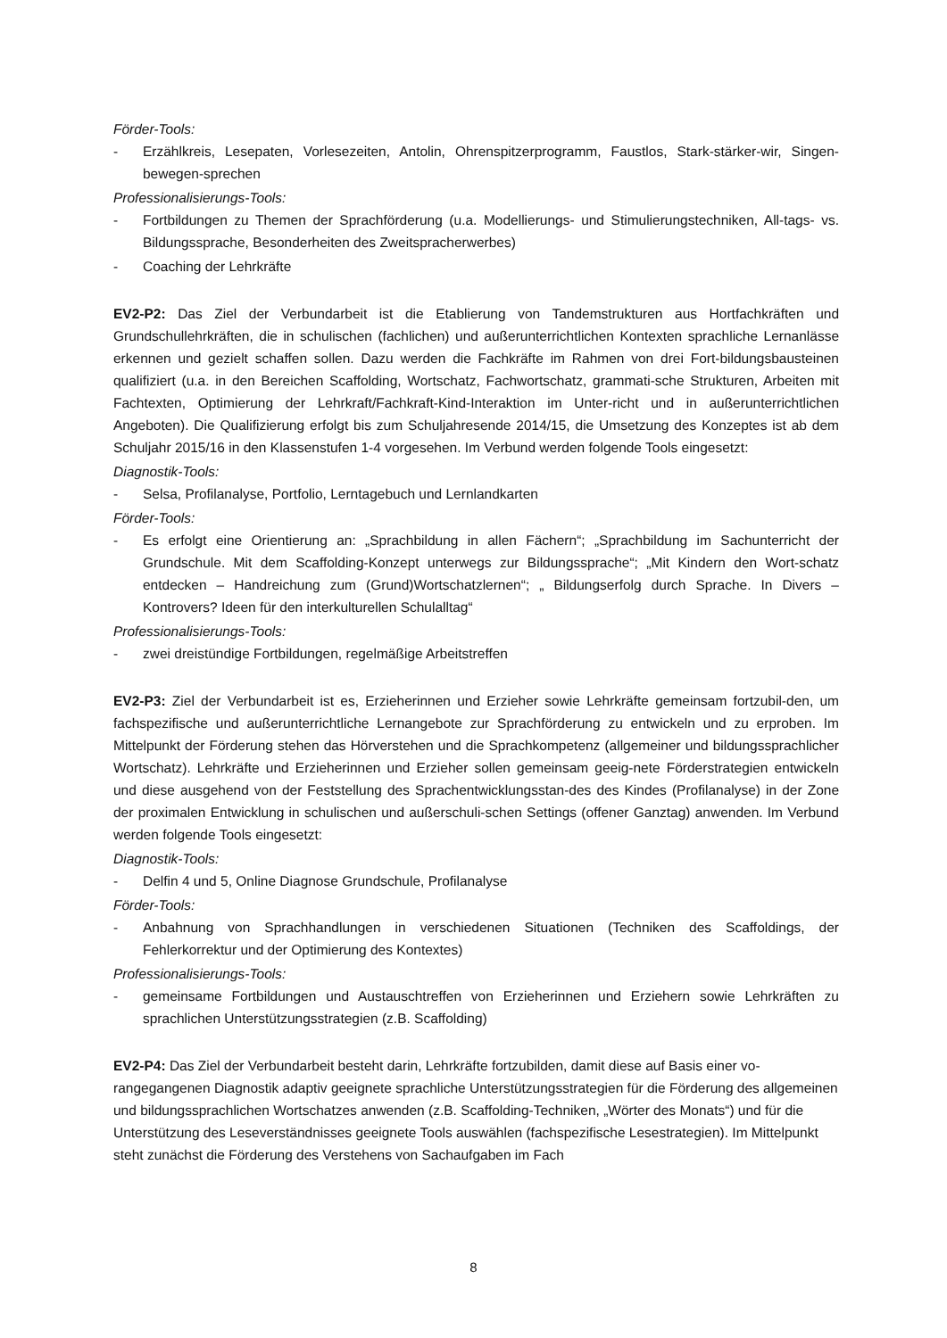Förder-Tools:
- Erzählkreis, Lesepaten, Vorlesezeiten, Antolin, Ohrenspitzerprogramm, Faustlos, Stark-stärker-wir, Singen-bewegen-sprechen
Professionalisierungs-Tools:
- Fortbildungen zu Themen der Sprachförderung (u.a. Modellierungs- und Stimulierungstechniken, All-tags- vs. Bildungssprache, Besonderheiten des Zweitspracherwerbes)
- Coaching der Lehrkräfte
EV2-P2: Das Ziel der Verbundarbeit ist die Etablierung von Tandemstrukturen aus Hortfachkräften und Grundschullehrkräften, die in schulischen (fachlichen) und außerunterrichtlichen Kontexten sprachliche Lernanlässe erkennen und gezielt schaffen sollen. Dazu werden die Fachkräfte im Rahmen von drei Fort-bildungsbausteinen qualifiziert (u.a. in den Bereichen Scaffolding, Wortschatz, Fachwortschatz, grammati-sche Strukturen, Arbeiten mit Fachtexten, Optimierung der Lehrkraft/Fachkraft-Kind-Interaktion im Unter-richt und in außerunterrichtlichen Angeboten). Die Qualifizierung erfolgt bis zum Schuljahresende 2014/15, die Umsetzung des Konzeptes ist ab dem Schuljahr 2015/16 in den Klassenstufen 1-4 vorgesehen. Im Verbund werden folgende Tools eingesetzt:
Diagnostik-Tools:
- Selsa, Profilanalyse, Portfolio, Lerntagebuch und Lernlandkarten
Förder-Tools:
- Es erfolgt eine Orientierung an: „Sprachbildung in allen Fächern“; „Sprachbildung im Sachunterricht der Grundschule. Mit dem Scaffolding-Konzept unterwegs zur Bildungssprache“; „Mit Kindern den Wort-schatz entdecken – Handreichung zum (Grund)Wortschatzlernen“; „ Bildungserfolg durch Sprache. In Divers – Kontrovers? Ideen für den interkulturellen Schulalltag“
Professionalisierungs-Tools:
- zwei dreistündige Fortbildungen, regelmäßige Arbeitstreffen
EV2-P3: Ziel der Verbundarbeit ist es, Erzieherinnen und Erzieher sowie Lehrkräfte gemeinsam fortzubil-den, um fachspezifische und außerunterrichtliche Lernangebote zur Sprachförderung zu entwickeln und zu erproben. Im Mittelpunkt der Förderung stehen das Hörverstehen und die Sprachkompetenz (allgemeiner und bildungssprachlicher Wortschatz). Lehrkräfte und Erzieherinnen und Erzieher sollen gemeinsam geeig-nete Förderstrategien entwickeln und diese ausgehend von der Feststellung des Sprachentwicklungsstan-des des Kindes (Profilanalyse) in der Zone der proximalen Entwicklung in schulischen und außerschuli-schen Settings (offener Ganztag) anwenden. Im Verbund werden folgende Tools eingesetzt:
Diagnostik-Tools:
- Delfin 4 und 5, Online Diagnose Grundschule, Profilanalyse
Förder-Tools:
- Anbahnung von Sprachhandlungen in verschiedenen Situationen (Techniken des Scaffoldings, der Fehlerkorrektur und der Optimierung des Kontextes)
Professionalisierungs-Tools:
- gemeinsame Fortbildungen und Austauschtreffen von Erzieherinnen und Erziehern sowie Lehrkräften zu sprachlichen Unterstützungsstrategien (z.B. Scaffolding)
EV2-P4: Das Ziel der Verbundarbeit besteht darin, Lehrkräfte fortzubilden, damit diese auf Basis einer vo-rangegangenen Diagnostik adaptiv geeignete sprachliche Unterstützungsstrategien für die Förderung des allgemeinen und bildungssprachlichen Wortschatzes anwenden (z.B. Scaffolding-Techniken, „Wörter des Monats“) und für die Unterstützung des Leseverständnisses geeignete Tools auswählen (fachspezifische Lesestrategien). Im Mittelpunkt steht zunächst die Förderung des Verstehens von Sachaufgaben im Fach
8